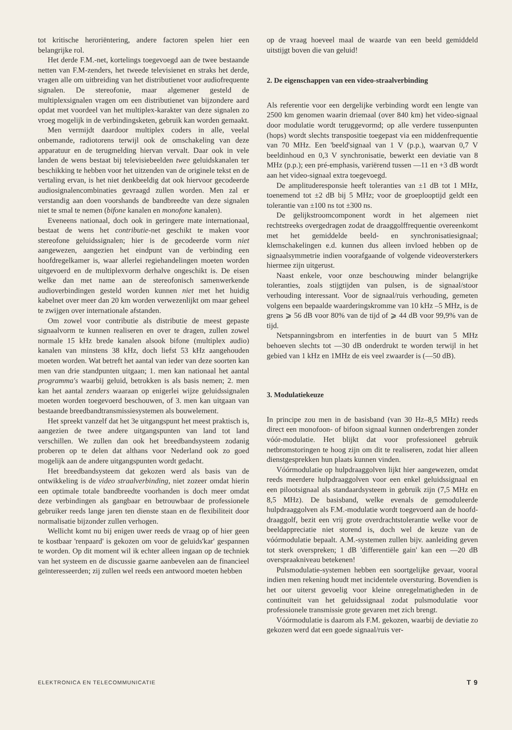tot kritische heroriëntering, andere factoren spelen hier een belangrijke rol.
Het derde F.M.-net, kortelings toegevoegd aan de twee bestaande netten van F.M-zenders, het tweede televisienet en straks het derde, vragen alle om uitbreiding van het distributienet voor audiofrequente signalen. De stereofonie, maar algemener gesteld de multiplexsignalen vragen om een distributienet van bijzondere aard opdat met voordeel van het multiplex-karakter van deze signalen zo vroeg mogelijk in de verbindingsketen, gebruik kan worden gemaakt.
Men vermijdt daardoor multiplex coders in alle, veelal onbemande, radiotorens terwijl ook de omschakeling van deze apparatuur en de terugmelding hiervan vervalt. Daar ook in vele landen de wens bestaat bij televisiebeelden twee geluidskanalen ter beschikking te hebben voor het uitzenden van de originele tekst en de vertaling ervan, is het niet denkbeeldig dat ook hiervoor gecodeerde audiosignalencombinaties gevraagd zullen worden. Men zal er verstandig aan doen voorshands de bandbreedte van deze signalen niet te smal te nemen (bifone kanalen en monofone kanalen).
Eveneens nationaal, doch ook in geringere mate internationaal, bestaat de wens het contributie-net geschikt te maken voor stereofone geluidssignalen; hier is de gecodeerde vorm niet aangewezen, aangezien het eindpunt van de verbinding een hoofdregelkamer is, waar allerlei regiehandelingen moeten worden uitgevoerd en de multiplexvorm derhalve ongeschikt is. De eisen welke dan met name aan de stereofonisch samenwerkende audioverbindingen gesteld worden kunnen niet met het huidig kabelnet over meer dan 20 km worden verwezenlijkt om maar geheel te zwijgen over internationale afstanden.
Om zowel voor contributie als distributie de meest gepaste signaalvorm te kunnen realiseren en over te dragen, zullen zowel normale 15 kHz brede kanalen alsook bifone (multiplex audio) kanalen van minstens 38 kHz, doch liefst 53 kHz aangehouden moeten worden. Wat betreft het aantal van ieder van deze soorten kan men van drie standpunten uitgaan; 1. men kan nationaal het aantal programma's waarbij geluid, betrokken is als basis nemen; 2. men kan het aantal zenders waaraan op enigerlei wijze geluidssignalen moeten worden toegevoerd beschouwen, of 3. men kan uitgaan van bestaande breedbandtransmissiesystemen als bouwelement.
Het spreekt vanzelf dat het 3e uitgangspunt het meest praktisch is, aangezien de twee andere uitgangspunten van land tot land verschillen. We zullen dan ook het breedbandsysteem zodanig proberen op te delen dat althans voor Nederland ook zo goed mogelijk aan de andere uitgangspunten wordt gedacht.
Het breedbandsysteem dat gekozen werd als basis van de ontwikkeling is de video straalverbinding, niet zozeer omdat hierin een optimale totale bandbreedte voorhanden is doch meer omdat deze verbindingen als gangbaar en betrouwbaar de professionele gebruiker reeds lange jaren ten dienste staan en de flexibiliteit door normalisatie bijzonder zullen verhogen.
Wellicht komt nu bij enigen uwer reeds de vraag op of hier geen te kostbaar 'renpaard' is gekozen om voor de geluids'kar' gespannen te worden. Op dit moment wil ik echter alleen ingaan op de techniek van het systeem en de discussie gaarne aanbevelen aan de financieel geïnteresseerden; zij zullen wel reeds een antwoord moeten hebben
op de vraag hoeveel maal de waarde van een beeld gemiddeld uitstijgt boven die van geluid!
2. De eigenschappen van een video-straalverbinding
Als referentie voor een dergelijke verbinding wordt een lengte van 2500 km genomen waarin driemaal (over 840 km) het video-signaal door modulatie wordt teruggevormd; op alle verdere tussenpunten (hops) wordt slechts transpositie toegepast via een middenfrequentie van 70 MHz. Een 'beeld'signaal van 1 V (p.p.), waarvan 0,7 V beeldinhoud en 0,3 V synchronisatie, bewerkt een deviatie van 8 MHz (p.p.); een pré-emphasis, variërend tussen —11 en +3 dB wordt aan het video-signaal extra toegevoegd.
De amplituderesponsie heeft toleranties van ±1 dB tot 1 MHz, toenemend tot ±2 dB bij 5 MHz; voor de groeplooptijd geldt een tolerantie van ±100 ns tot ±300 ns.
De gelijkstroomcomponent wordt in het algemeen niet rechtstreeks overgedragen zodat de draaggolffrequentie overeenkomt met het gemiddelde beeld- en synchronisatiesignaal; klemschakelingen e.d. kunnen dus alleen invloed hebben op de signaalsymmetrie indien voorafgaande of volgende videoversterkers hiermee zijn uitgerust.
Naast enkele, voor onze beschouwing minder belangrijke toleranties, zoals stijgtijden van pulsen, is de signaal/stoor verhouding interessant. Voor de signaal/ruis verhouding, gemeten volgens een bepaalde waarderingskromme van 10 kHz –5 MHz, is de grens ⩾ 56 dB voor 80% van de tijd of ⩾ 44 dB voor 99,9% van de tijd.
Netspanningsbrom en interfenties in de buurt van 5 MHz behoeven slechts tot —30 dB onderdrukt te worden terwijl in het gebied van 1 kHz en 1MHz de eis veel zwaarder is (—50 dB).
3. Modulatiekeuze
In principe zou men in de basisband (van 30 Hz–8,5 MHz) reeds direct een monofoon- of bifoon signaal kunnen onderbrengen zonder vóór-modulatie. Het blijkt dat voor professioneel gebruik netbromstoringen te hoog zijn om dit te realiseren, zodat hier alleen dienstgesprekken hun plaats kunnen vinden.
Vóórmodulatie op hulpdraaggolven lijkt hier aangewezen, omdat reeds meerdere hulpdraaggolven voor een enkel geluidssignaal en een pilootsignaal als standaardsysteem in gebruik zijn (7,5 MHz en 8,5 MHz). De basisband, welke evenals de gemoduleerde hulpdraaggolven als F.M.-modulatie wordt toegevoerd aan de hoofd-draaggolf, bezit een vrij grote overdrachtstolerantie welke voor de beeldappreciatie niet storend is, doch wel de keuze van de vóórmodulatie bepaalt. A.M.-systemen zullen bijv. aanleiding geven tot sterk overspreken; 1 dB 'differentiële gain' kan een —20 dB overspraakniveau betekenen!
Pulsmodulatie-systemen hebben een soortgelijke gevaar, vooral indien men rekening houdt met incidentele oversturing. Bovendien is het oor uiterst gevoelig voor kleine onregelmatigheden in de continuïteit van het geluidssignaal zodat pulsmodulatie voor professionele transmissie grote gevaren met zich brengt.
Vóórmodulatie is daarom als F.M. gekozen, waarbij de deviatie zo gekozen werd dat een goede signaal/ruis ver-
ELEKTRONICA EN TELECOMMUNICATIE T 9